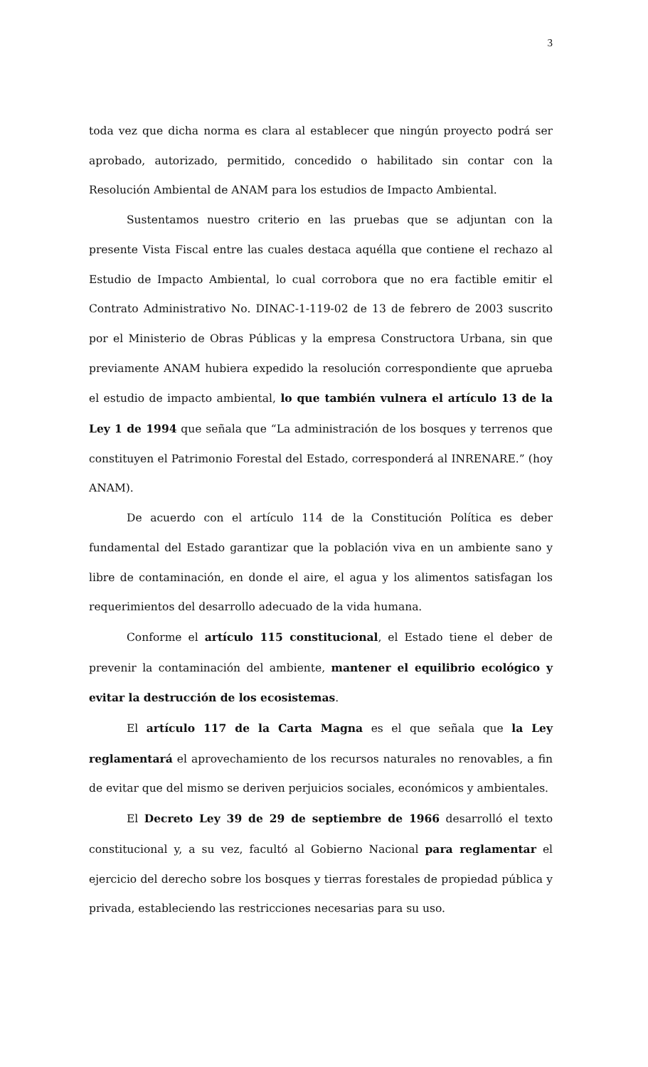3
toda vez que dicha norma es clara al establecer que ningún proyecto podrá ser aprobado, autorizado, permitido, concedido o habilitado sin contar con la Resolución Ambiental de ANAM para los estudios de Impacto Ambiental.
Sustentamos nuestro criterio en las pruebas que se adjuntan con la presente Vista Fiscal entre las cuales destaca aquélla que contiene el rechazo al Estudio de Impacto Ambiental, lo cual corrobora que no era factible emitir el Contrato Administrativo No. DINAC-1-119-02 de 13 de febrero de 2003 suscrito por el Ministerio de Obras Públicas y la empresa Constructora Urbana, sin que previamente ANAM hubiera expedido la resolución correspondiente que aprueba el estudio de impacto ambiental, lo que también vulnera el artículo 13 de la Ley 1 de 1994 que señala que “La administración de los bosques y terrenos que constituyen el Patrimonio Forestal del Estado, corresponderá al INRENARE.” (hoy ANAM).
De acuerdo con el artículo 114 de la Constitución Política es deber fundamental del Estado garantizar que la población viva en un ambiente sano y libre de contaminación, en donde el aire, el agua y los alimentos satisfagan los requerimientos del desarrollo adecuado de la vida humana.
Conforme el artículo 115 constitucional, el Estado tiene el deber de prevenir la contaminación del ambiente, mantener el equilibrio ecológico y evitar la destrucción de los ecosistemas.
El artículo 117 de la Carta Magna es el que señala que la Ley reglamentará el aprovechamiento de los recursos naturales no renovables, a fin de evitar que del mismo se deriven perjuicios sociales, económicos y ambientales.
El Decreto Ley 39 de 29 de septiembre de 1966 desarrolló el texto constitucional y, a su vez, facultó al Gobierno Nacional para reglamentar el ejercicio del derecho sobre los bosques y tierras forestales de propiedad pública y privada, estableciendo las restricciones necesarias para su uso.